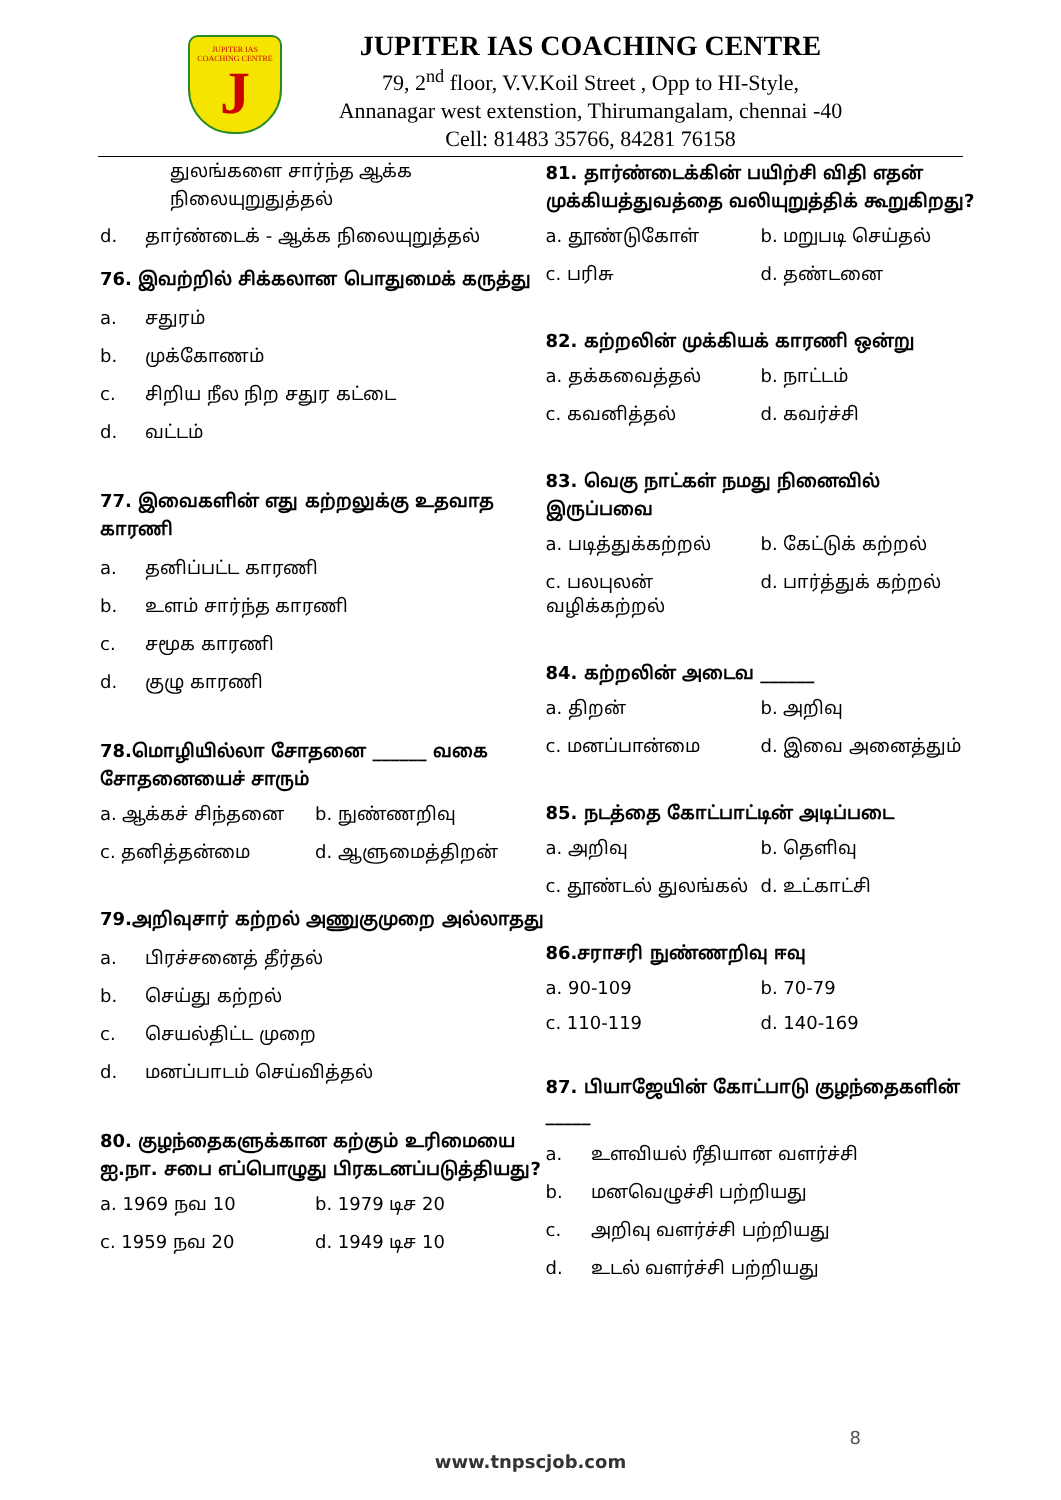JUPITER IAS COACHING CENTRE
J
JUPITER IAS COACHING CENTRE
79, 2<sup>nd</sup> floor, V.V.Koil Street , Opp to HI-Style,
Annanagar west extenstion, Thirumangalam, chennai -40
Cell: 81483 35766, 84281 76158
துலங்களை சார்ந்த ஆக்க நிலையுறுதுத்தல்
d. தார்ண்டைக் - ஆக்க நிலையுறுத்தல்
76. இவற்றில் சிக்கலான பொதுமைக் கருத்து
a. சதுரம்
b. முக்கோணம்
c. சிறிய நீல நிற சதுர கட்டை
d. வட்டம்
77. இவைகளின் எது கற்றலுக்கு உதவாத காரணி
a. தனிப்பட்ட காரணி
b. உளம் சார்ந்த காரணி
c. சமூக காரணி
d. குழு காரணி
78.மொழியில்லா சோதனை ______ வகை சோதனையைச் சாரும்
a. ஆக்கச் சிந்தனை b. நுண்ணறிவு
c. தனித்தன்மை d. ஆளுமைத்திறன்
79.அறிவுசார் கற்றல் அணுகுமுறை அல்லாதது
a. பிரச்சனைத் தீர்தல்
b. செய்து கற்றல்
c. செயல்திட்ட முறை
d. மனப்பாடம் செய்வித்தல்
80. குழந்தைகளுக்கான கற்கும் உரிமையை ஐ.நா. சபை எப்பொழுது பிரகடனப்படுத்தியது?
a. 1969 நவ 10 b. 1979 டிச 20
c. 1959 நவ 20 d. 1949 டிச 10
81. தார்ண்டைக்கின் பயிற்சி விதி எதன் முக்கியத்துவத்தை வலியுறுத்திக் கூறுகிறது?
a. தூண்டுகோள் b. மறுபடி செய்தல்
c. பரிசு d. தண்டனை
82. கற்றலின் முக்கியக் காரணி ஒன்று
a. தக்கவைத்தல் b. நாட்டம்
c. கவனித்தல் d. கவர்ச்சி
83. வெகு நாட்கள் நமது நினைவில் இருப்பவை
a. படித்துக்கற்றல் b. கேட்டுக் கற்றல்
c. பலபுலன் வழிக்கற்றல்
d. பார்த்துக் கற்றல்
84. கற்றலின் அடைவ ______
a. திறன் b. அறிவு
c. மனப்பான்மை d. இவை அனைத்தும்
85. நடத்தை கோட்பாட்டின் அடிப்படை
a. அறிவு b. தெளிவு
c. தூண்டல் துலங்கல் d. உட்காட்சி
86.சராசரி நுண்ணறிவு ஈவு
a. 90-109 b. 70-79
c. 110-119 d. 140-169
87. பியாஜேயின் கோட்பாடு குழந்தைகளின் _____
a. உளவியல் ரீதியான வளர்ச்சி
b. மனவெழுச்சி பற்றியது
c. அறிவு வளர்ச்சி பற்றியது
d. உடல் வளர்ச்சி பற்றியது
8
www.tnpscjob.com